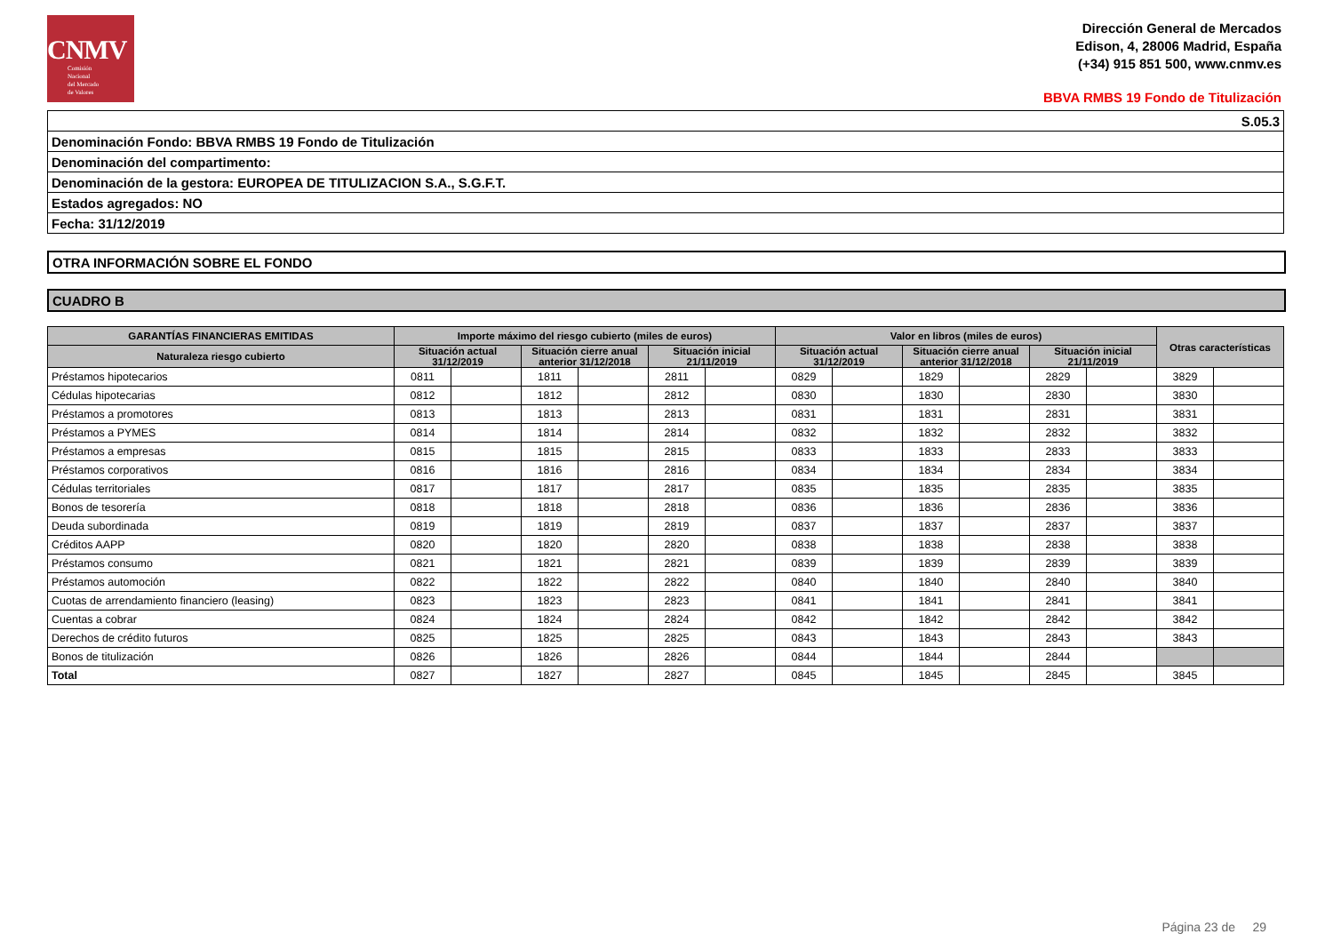CNMV
Comisión
Nacional
del Mercado
de Valores
Dirección General de Mercados
Edison, 4, 28006 Madrid, España
(+34) 915 851 500, www.cnmv.es
BBVA RMBS 19 Fondo de Titulización
S.05.3
Denominación Fondo: BBVA RMBS 19 Fondo de Titulización
Denominación del compartimento:
Denominación de la gestora: EUROPEA DE TITULIZACION S.A., S.G.F.T.
Estados agregados: NO
Fecha: 31/12/2019
OTRA INFORMACIÓN SOBRE EL FONDO
CUADRO B
| GARANTÍAS FINANCIERAS EMITIDAS | Importe máximo del riesgo cubierto (miles de euros) | | | | | | Valor en libros (miles de euros) | | | | | | Otras características | |
| --- | --- | --- | --- | --- | --- | --- | --- | --- | --- | --- | --- | --- | --- | --- |
| Naturaleza riesgo cubierto | Situación actual 31/12/2019 | | Situación cierre anual anterior 31/12/2018 | | Situación inicial 21/11/2019 | | Situación actual 31/12/2019 | | Situación cierre anual anterior 31/12/2018 | | Situación inicial 21/11/2019 | | | |
| Préstamos hipotecarios | 0811 | | 1811 | | 2811 | | 0829 | | 1829 | | 2829 | | 3829 | |
| Cédulas hipotecarias | 0812 | | 1812 | | 2812 | | 0830 | | 1830 | | 2830 | | 3830 | |
| Préstamos a promotores | 0813 | | 1813 | | 2813 | | 0831 | | 1831 | | 2831 | | 3831 | |
| Préstamos a PYMES | 0814 | | 1814 | | 2814 | | 0832 | | 1832 | | 2832 | | 3832 | |
| Préstamos a empresas | 0815 | | 1815 | | 2815 | | 0833 | | 1833 | | 2833 | | 3833 | |
| Préstamos corporativos | 0816 | | 1816 | | 2816 | | 0834 | | 1834 | | 2834 | | 3834 | |
| Cédulas territoriales | 0817 | | 1817 | | 2817 | | 0835 | | 1835 | | 2835 | | 3835 | |
| Bonos de tesorería | 0818 | | 1818 | | 2818 | | 0836 | | 1836 | | 2836 | | 3836 | |
| Deuda subordinada | 0819 | | 1819 | | 2819 | | 0837 | | 1837 | | 2837 | | 3837 | |
| Créditos AAPP | 0820 | | 1820 | | 2820 | | 0838 | | 1838 | | 2838 | | 3838 | |
| Préstamos consumo | 0821 | | 1821 | | 2821 | | 0839 | | 1839 | | 2839 | | 3839 | |
| Préstamos automoción | 0822 | | 1822 | | 2822 | | 0840 | | 1840 | | 2840 | | 3840 | |
| Cuotas de arrendamiento financiero (leasing) | 0823 | | 1823 | | 2823 | | 0841 | | 1841 | | 2841 | | 3841 | |
| Cuentas a cobrar | 0824 | | 1824 | | 2824 | | 0842 | | 1842 | | 2842 | | 3842 | |
| Derechos de crédito futuros | 0825 | | 1825 | | 2825 | | 0843 | | 1843 | | 2843 | | 3843 | |
| Bonos de titulización | 0826 | | 1826 | | 2826 | | 0844 | | 1844 | | 2844 | | | |
| Total | 0827 | | 1827 | | 2827 | | 0845 | | 1845 | | 2845 | | 3845 | |
Página 23 de 29